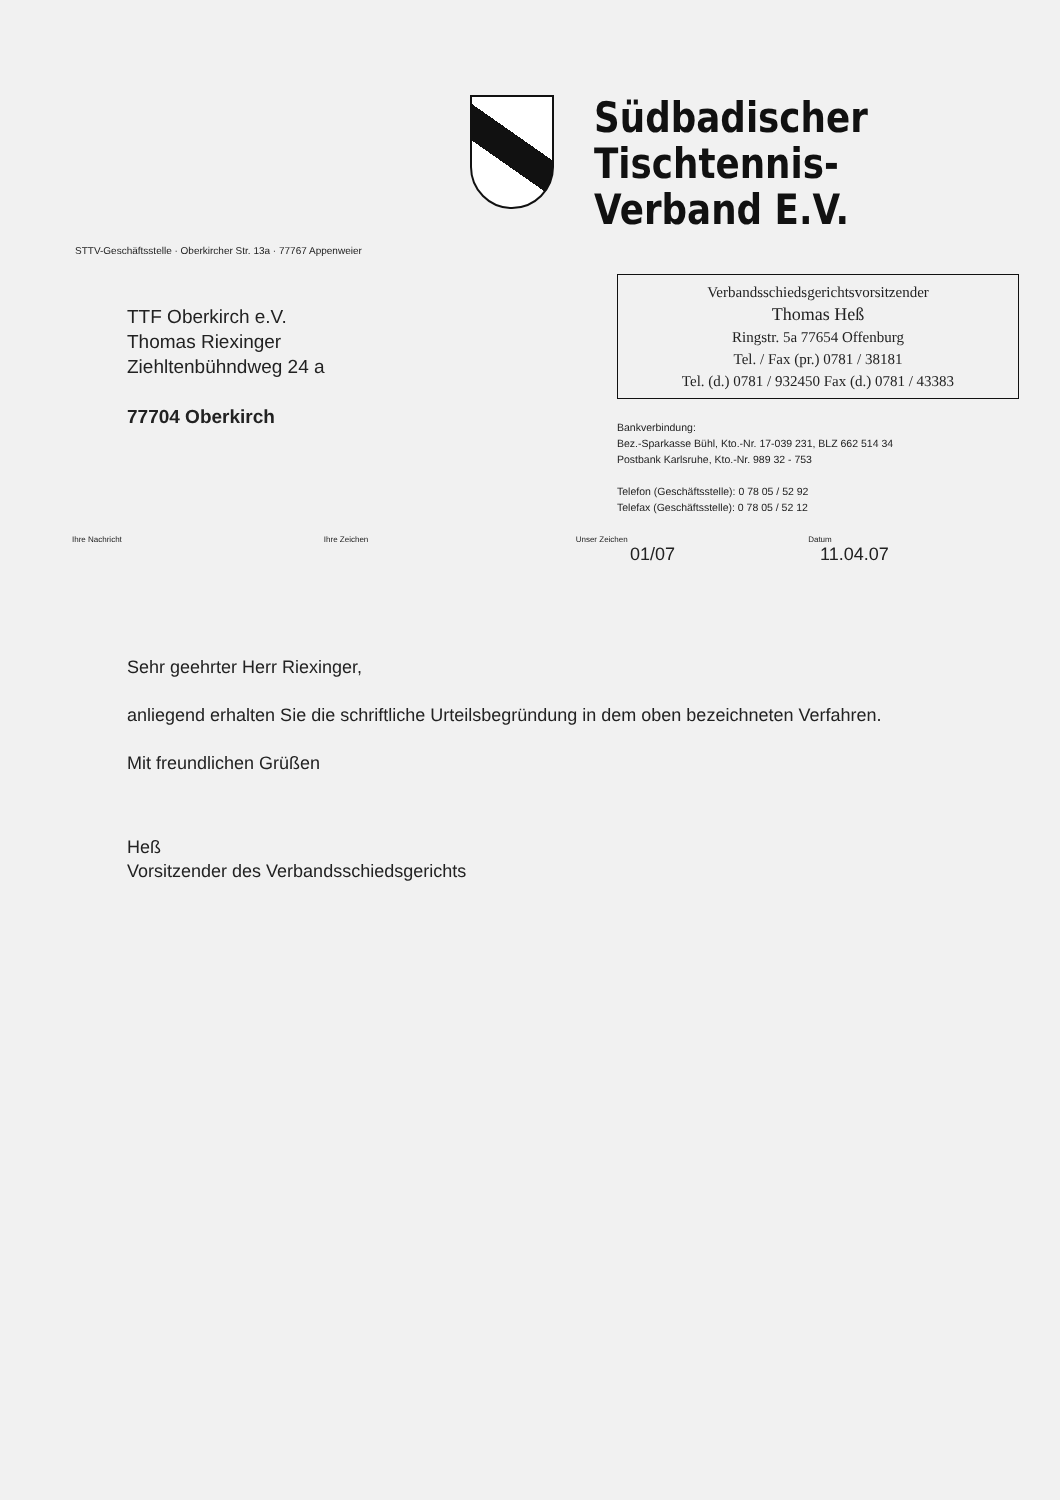Südbadischer
Tischtennis-Verband E.V.
STTV-Geschäftsstelle · Oberkircher Str. 13a · 77767 Appenweier
TTF Oberkirch e.V.
Thomas Riexinger
Ziehltenbühndweg 24 a
77704 Oberkirch
Verbandsschiedsgerichtsvorsitzender
Thomas Heß
Ringstr. 5a 77654 Offenburg
Tel. / Fax (pr.) 0781 / 38181
Tel. (d.) 0781 / 932450 Fax (d.) 0781 / 43383
Bankverbindung:
Bez.-Sparkasse Bühl, Kto.-Nr. 17-039 231, BLZ 662 514 34
Postbank Karlsruhe, Kto.-Nr. 989 32 - 753
Telefon (Geschäftsstelle): 0 78 05 / 52 92
Telefax (Geschäftsstelle): 0 78 05 / 52 12
Ihre Nachricht Ihre Zeichen Unser Zeichen Datum
01/07 11.04.07
Sehr geehrter Herr Riexinger,
anliegend erhalten Sie die schriftliche Urteilsbegründung in dem oben bezeichneten Verfahren.
Mit freundlichen Grüßen
Heß
Vorsitzender des Verbandsschiedsgerichts